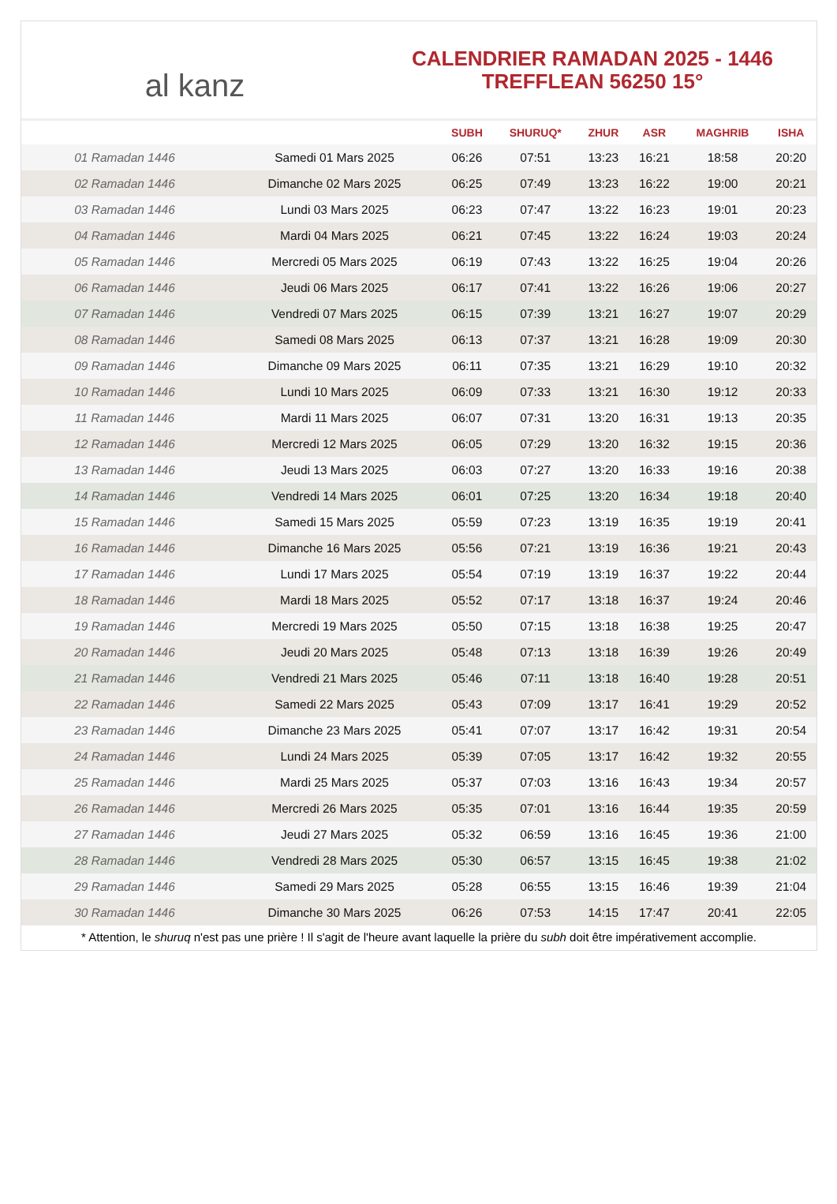al kanz
CALENDRIER RAMADAN 2025 - 1446
TREFFLEAN 56250 15°
| | | SUBH | SHURUQ* | ZHUR | ASR | MAGHRIB | ISHA |
| --- | --- | --- | --- | --- | --- | --- | --- |
| 01 Ramadan 1446 | Samedi 01 Mars 2025 | 06:26 | 07:51 | 13:23 | 16:21 | 18:58 | 20:20 |
| 02 Ramadan 1446 | Dimanche 02 Mars 2025 | 06:25 | 07:49 | 13:23 | 16:22 | 19:00 | 20:21 |
| 03 Ramadan 1446 | Lundi 03 Mars 2025 | 06:23 | 07:47 | 13:22 | 16:23 | 19:01 | 20:23 |
| 04 Ramadan 1446 | Mardi 04 Mars 2025 | 06:21 | 07:45 | 13:22 | 16:24 | 19:03 | 20:24 |
| 05 Ramadan 1446 | Mercredi 05 Mars 2025 | 06:19 | 07:43 | 13:22 | 16:25 | 19:04 | 20:26 |
| 06 Ramadan 1446 | Jeudi 06 Mars 2025 | 06:17 | 07:41 | 13:22 | 16:26 | 19:06 | 20:27 |
| 07 Ramadan 1446 | Vendredi 07 Mars 2025 | 06:15 | 07:39 | 13:21 | 16:27 | 19:07 | 20:29 |
| 08 Ramadan 1446 | Samedi 08 Mars 2025 | 06:13 | 07:37 | 13:21 | 16:28 | 19:09 | 20:30 |
| 09 Ramadan 1446 | Dimanche 09 Mars 2025 | 06:11 | 07:35 | 13:21 | 16:29 | 19:10 | 20:32 |
| 10 Ramadan 1446 | Lundi 10 Mars 2025 | 06:09 | 07:33 | 13:21 | 16:30 | 19:12 | 20:33 |
| 11 Ramadan 1446 | Mardi 11 Mars 2025 | 06:07 | 07:31 | 13:20 | 16:31 | 19:13 | 20:35 |
| 12 Ramadan 1446 | Mercredi 12 Mars 2025 | 06:05 | 07:29 | 13:20 | 16:32 | 19:15 | 20:36 |
| 13 Ramadan 1446 | Jeudi 13 Mars 2025 | 06:03 | 07:27 | 13:20 | 16:33 | 19:16 | 20:38 |
| 14 Ramadan 1446 | Vendredi 14 Mars 2025 | 06:01 | 07:25 | 13:20 | 16:34 | 19:18 | 20:40 |
| 15 Ramadan 1446 | Samedi 15 Mars 2025 | 05:59 | 07:23 | 13:19 | 16:35 | 19:19 | 20:41 |
| 16 Ramadan 1446 | Dimanche 16 Mars 2025 | 05:56 | 07:21 | 13:19 | 16:36 | 19:21 | 20:43 |
| 17 Ramadan 1446 | Lundi 17 Mars 2025 | 05:54 | 07:19 | 13:19 | 16:37 | 19:22 | 20:44 |
| 18 Ramadan 1446 | Mardi 18 Mars 2025 | 05:52 | 07:17 | 13:18 | 16:37 | 19:24 | 20:46 |
| 19 Ramadan 1446 | Mercredi 19 Mars 2025 | 05:50 | 07:15 | 13:18 | 16:38 | 19:25 | 20:47 |
| 20 Ramadan 1446 | Jeudi 20 Mars 2025 | 05:48 | 07:13 | 13:18 | 16:39 | 19:26 | 20:49 |
| 21 Ramadan 1446 | Vendredi 21 Mars 2025 | 05:46 | 07:11 | 13:18 | 16:40 | 19:28 | 20:51 |
| 22 Ramadan 1446 | Samedi 22 Mars 2025 | 05:43 | 07:09 | 13:17 | 16:41 | 19:29 | 20:52 |
| 23 Ramadan 1446 | Dimanche 23 Mars 2025 | 05:41 | 07:07 | 13:17 | 16:42 | 19:31 | 20:54 |
| 24 Ramadan 1446 | Lundi 24 Mars 2025 | 05:39 | 07:05 | 13:17 | 16:42 | 19:32 | 20:55 |
| 25 Ramadan 1446 | Mardi 25 Mars 2025 | 05:37 | 07:03 | 13:16 | 16:43 | 19:34 | 20:57 |
| 26 Ramadan 1446 | Mercredi 26 Mars 2025 | 05:35 | 07:01 | 13:16 | 16:44 | 19:35 | 20:59 |
| 27 Ramadan 1446 | Jeudi 27 Mars 2025 | 05:32 | 06:59 | 13:16 | 16:45 | 19:36 | 21:00 |
| 28 Ramadan 1446 | Vendredi 28 Mars 2025 | 05:30 | 06:57 | 13:15 | 16:45 | 19:38 | 21:02 |
| 29 Ramadan 1446 | Samedi 29 Mars 2025 | 05:28 | 06:55 | 13:15 | 16:46 | 19:39 | 21:04 |
| 30 Ramadan 1446 | Dimanche 30 Mars 2025 | 06:26 | 07:53 | 14:15 | 17:47 | 20:41 | 22:05 |
* Attention, le shuruq n'est pas une prière ! Il s'agit de l'heure avant laquelle la prière du subh doit être impérativement accomplie.